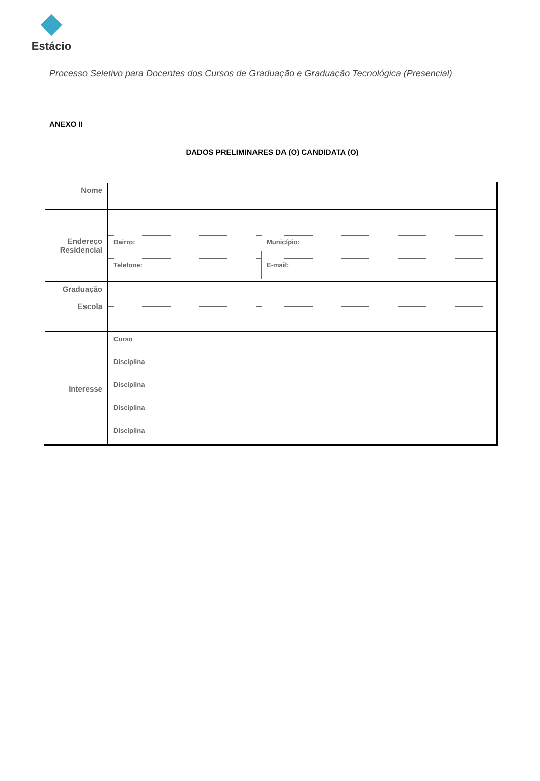Estácio
Processo Seletivo para Docentes dos Cursos de Graduação e Graduação Tecnológica (Presencial)
ANEXO II
DADOS PRELIMINARES DA (O) CANDIDATA (O)
| Nome | | | |
| Endereço Residencial | | | |
| | Bairro: | | Município: |
| | Telefone: | E-mail: | |
| Graduação Escola | | | |
| Interesse | Curso | | |
| | Disciplina | | |
| | Disciplina | | |
| | Disciplina | | |
| | Disciplina | | |